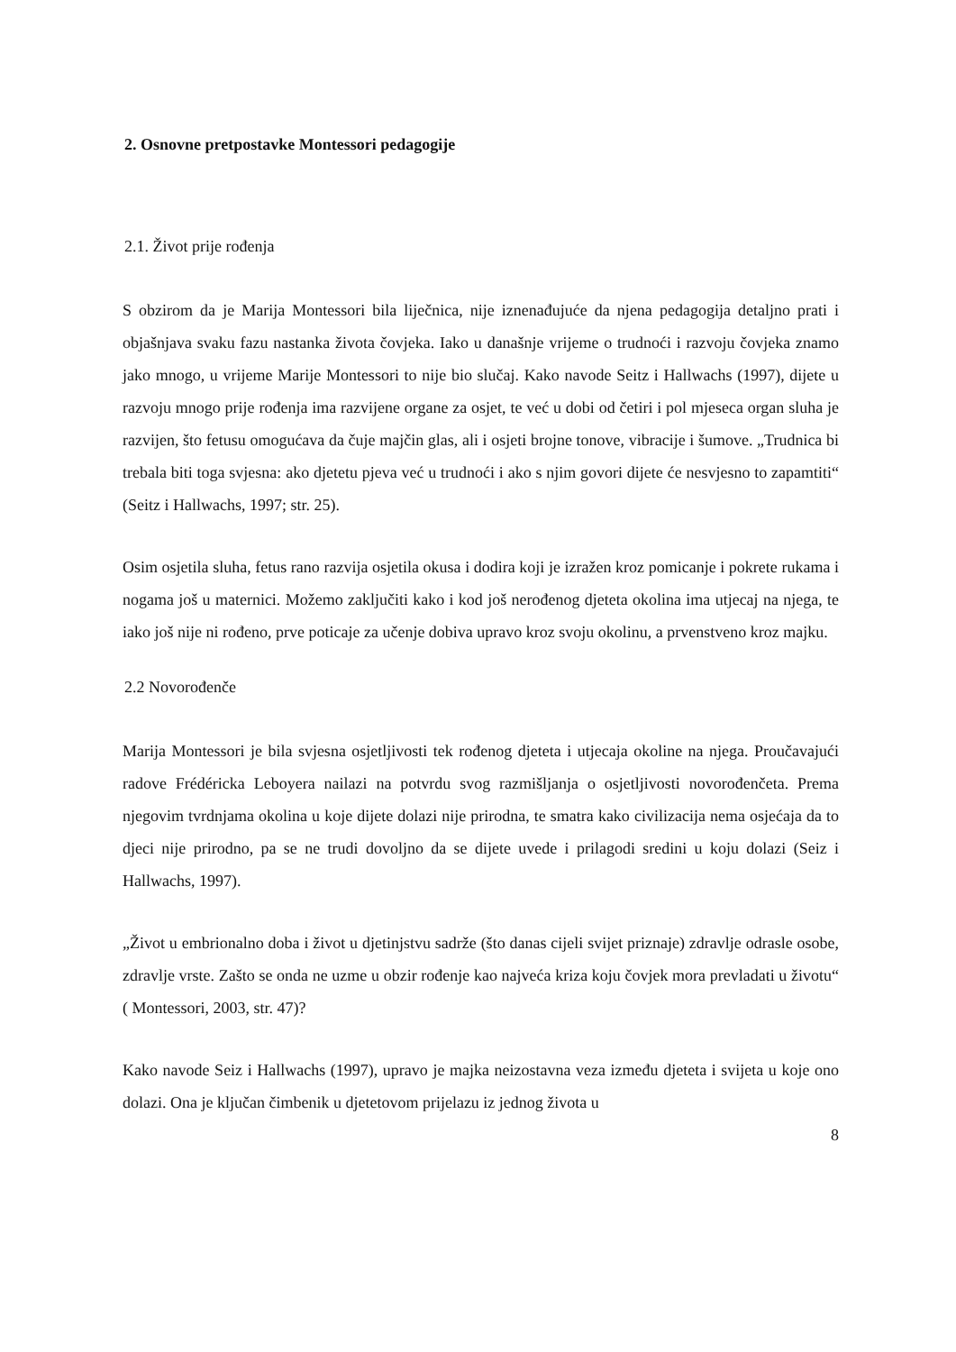2. Osnovne pretpostavke Montessori pedagogije
2.1. Život prije rođenja
S obzirom da je Marija Montessori bila liječnica, nije iznenađujuće da njena pedagogija detaljno prati i objašnjava svaku fazu nastanka života čovjeka. Iako u današnje vrijeme o trudnoći i razvoju čovjeka znamo jako mnogo, u vrijeme Marije Montessori to nije bio slučaj. Kako navode Seitz i Hallwachs (1997), dijete u razvoju mnogo prije rođenja ima razvijene organe za osjet, te već u dobi od četiri i pol mjeseca organ sluha je razvijen, što fetusu omogućava da čuje majčin glas, ali i osjeti brojne tonove, vibracije i šumove. „Trudnica bi trebala biti toga svjesna: ako djetetu pjeva već u trudnoći i ako s njim govori dijete će nesvjesno to zapamtiti“ (Seitz i Hallwachs, 1997; str. 25).
Osim osjetila sluha, fetus rano razvija osjetila okusa i dodira koji je izražen kroz pomicanje i pokrete rukama i nogama još u maternici. Možemo zaključiti kako i kod još nerođenog djeteta okolina ima utjecaj na njega, te iako još nije ni rođeno, prve poticaje za učenje dobiva upravo kroz svoju okolinu, a prvenstveno kroz majku.
2.2 Novorođenče
Marija Montessori je bila svjesna osjetljivosti tek rođenog djeteta i utjecaja okoline na njega. Proučavajući radove Frédéricka Leboyera nailazi na potvrdu svog razmišljanja o osjetljivosti novorođenčeta. Prema njegovim tvrdnjama okolina u koje dijete dolazi nije prirodna, te smatra kako civilizacija nema osjećaja da to djeci nije prirodno, pa se ne trudi dovoljno da se dijete uvede i prilagodi sredini u koju dolazi (Seiz i Hallwachs, 1997).
„Život u embrionalno doba i život u djetinjstvu sadrže (što danas cijeli svijet priznaje) zdravlje odrasle osobe, zdravlje vrste. Zašto se onda ne uzme u obzir rođenje kao najveća kriza koju čovjek mora prevladati u životu“ ( Montessori, 2003, str. 47)?
Kako navode Seiz i Hallwachs (1997), upravo je majka neizostavna veza između djeteta i svijeta u koje ono dolazi. Ona je ključan čimbenik u djetetovom prijelazu iz jednog života u
8